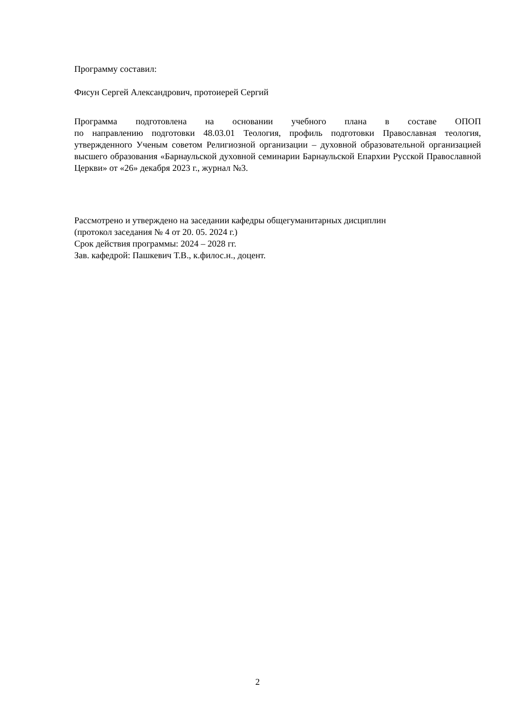Программу составил:
Фисун Сергей Александрович, протоиерей Сергий
Программа подготовлена на основании учебного плана в составе ОПОП
по направлению подготовки 48.03.01 Теология, профиль подготовки Православная теология, утвержденного Ученым советом Религиозной организации – духовной образовательной организацией высшего образования «Барнаульской духовной семинарии Барнаульской Епархии Русской Православной Церкви» от «26» декабря 2023 г., журнал №3.
Рассмотрено и утверждено на заседании кафедры общегуманитарных дисциплин
(протокол заседания № 4 от 20. 05. 2024 г.)
Срок действия программы: 2024 – 2028 гг.
Зав. кафедрой: Пашкевич Т.В., к.филос.н., доцент.
2